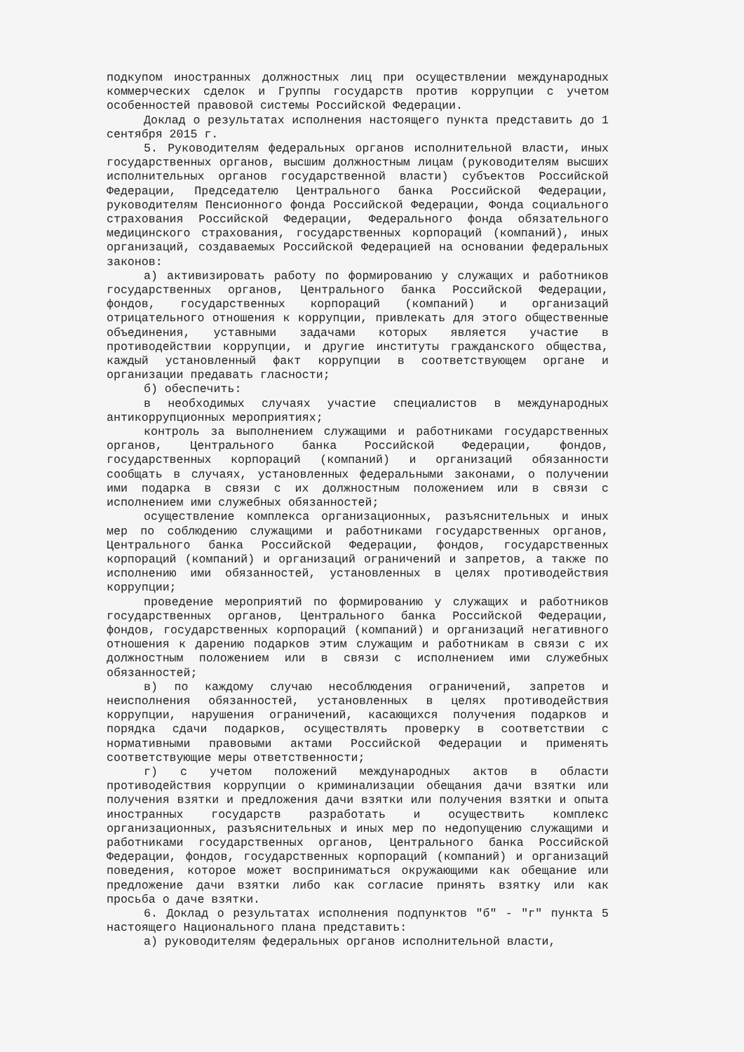подкупом иностранных должностных лиц при осуществлении международных коммерческих сделок и Группы государств против коррупции с учетом особенностей правовой системы Российской Федерации.
Доклад о результатах исполнения настоящего пункта представить до 1 сентября 2015 г.
5. Руководителям федеральных органов исполнительной власти, иных государственных органов, высшим должностным лицам (руководителям высших исполнительных органов государственной власти) субъектов Российской Федерации, Председателю Центрального банка Российской Федерации, руководителям Пенсионного фонда Российской Федерации, Фонда социального страхования Российской Федерации, Федерального фонда обязательного медицинского страхования, государственных корпораций (компаний), иных организаций, создаваемых Российской Федерацией на основании федеральных законов:
а) активизировать работу по формированию у служащих и работников государственных органов, Центрального банка Российской Федерации, фондов, государственных корпораций (компаний) и организаций отрицательного отношения к коррупции, привлекать для этого общественные объединения, уставными задачами которых является участие в противодействии коррупции, и другие институты гражданского общества, каждый установленный факт коррупции в соответствующем органе и организации предавать гласности;
б) обеспечить:
в необходимых случаях участие специалистов в международных антикоррупционных мероприятиях;
контроль за выполнением служащими и работниками государственных органов, Центрального банка Российской Федерации, фондов, государственных корпораций (компаний) и организаций обязанности сообщать в случаях, установленных федеральными законами, о получении ими подарка в связи с их должностным положением или в связи с исполнением ими служебных обязанностей;
осуществление комплекса организационных, разъяснительных и иных мер по соблюдению служащими и работниками государственных органов, Центрального банка Российской Федерации, фондов, государственных корпораций (компаний) и организаций ограничений и запретов, а также по исполнению ими обязанностей, установленных в целях противодействия коррупции;
проведение мероприятий по формированию у служащих и работников государственных органов, Центрального банка Российской Федерации, фондов, государственных корпораций (компаний) и организаций негативного отношения к дарению подарков этим служащим и работникам в связи с их должностным положением или в связи с исполнением ими служебных обязанностей;
в) по каждому случаю несоблюдения ограничений, запретов и неисполнения обязанностей, установленных в целях противодействия коррупции, нарушения ограничений, касающихся получения подарков и порядка сдачи подарков, осуществлять проверку в соответствии с нормативными правовыми актами Российской Федерации и применять соответствующие меры ответственности;
г) с учетом положений международных актов в области противодействия коррупции о криминализации обещания дачи взятки или получения взятки и предложения дачи взятки или получения взятки и опыта иностранных государств разработать и осуществить комплекс организационных, разъяснительных и иных мер по недопущению служащими и работниками государственных органов, Центрального банка Российской Федерации, фондов, государственных корпораций (компаний) и организаций поведения, которое может восприниматься окружающими как обещание или предложение дачи взятки либо как согласие принять взятку или как просьба о даче взятки.
6. Доклад о результатах исполнения подпунктов "б" - "г" пункта 5 настоящего Национального плана представить:
а) руководителям федеральных органов исполнительной власти,